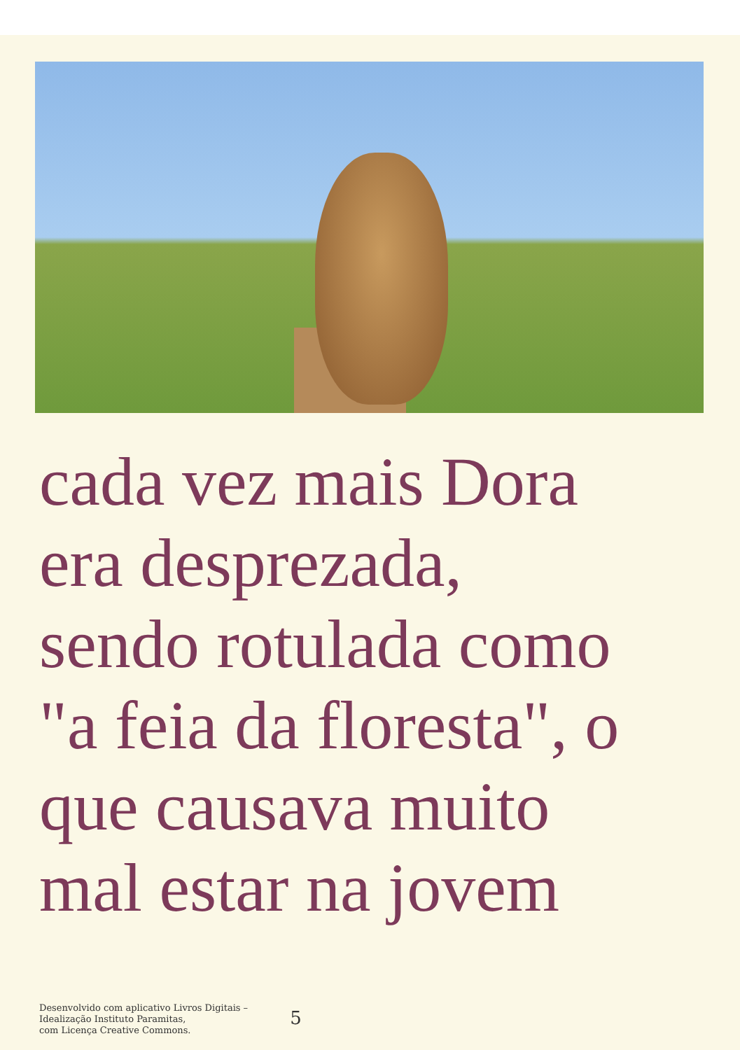cada vez mais Dora
era desprezada,
sendo rotulada como
"a feia da floresta", o
que causava muito
mal estar na jovem
Desenvolvido com aplicativo Livros Digitais –
Idealização Instituto Paramitas,
com Licença Creative Commons.
5